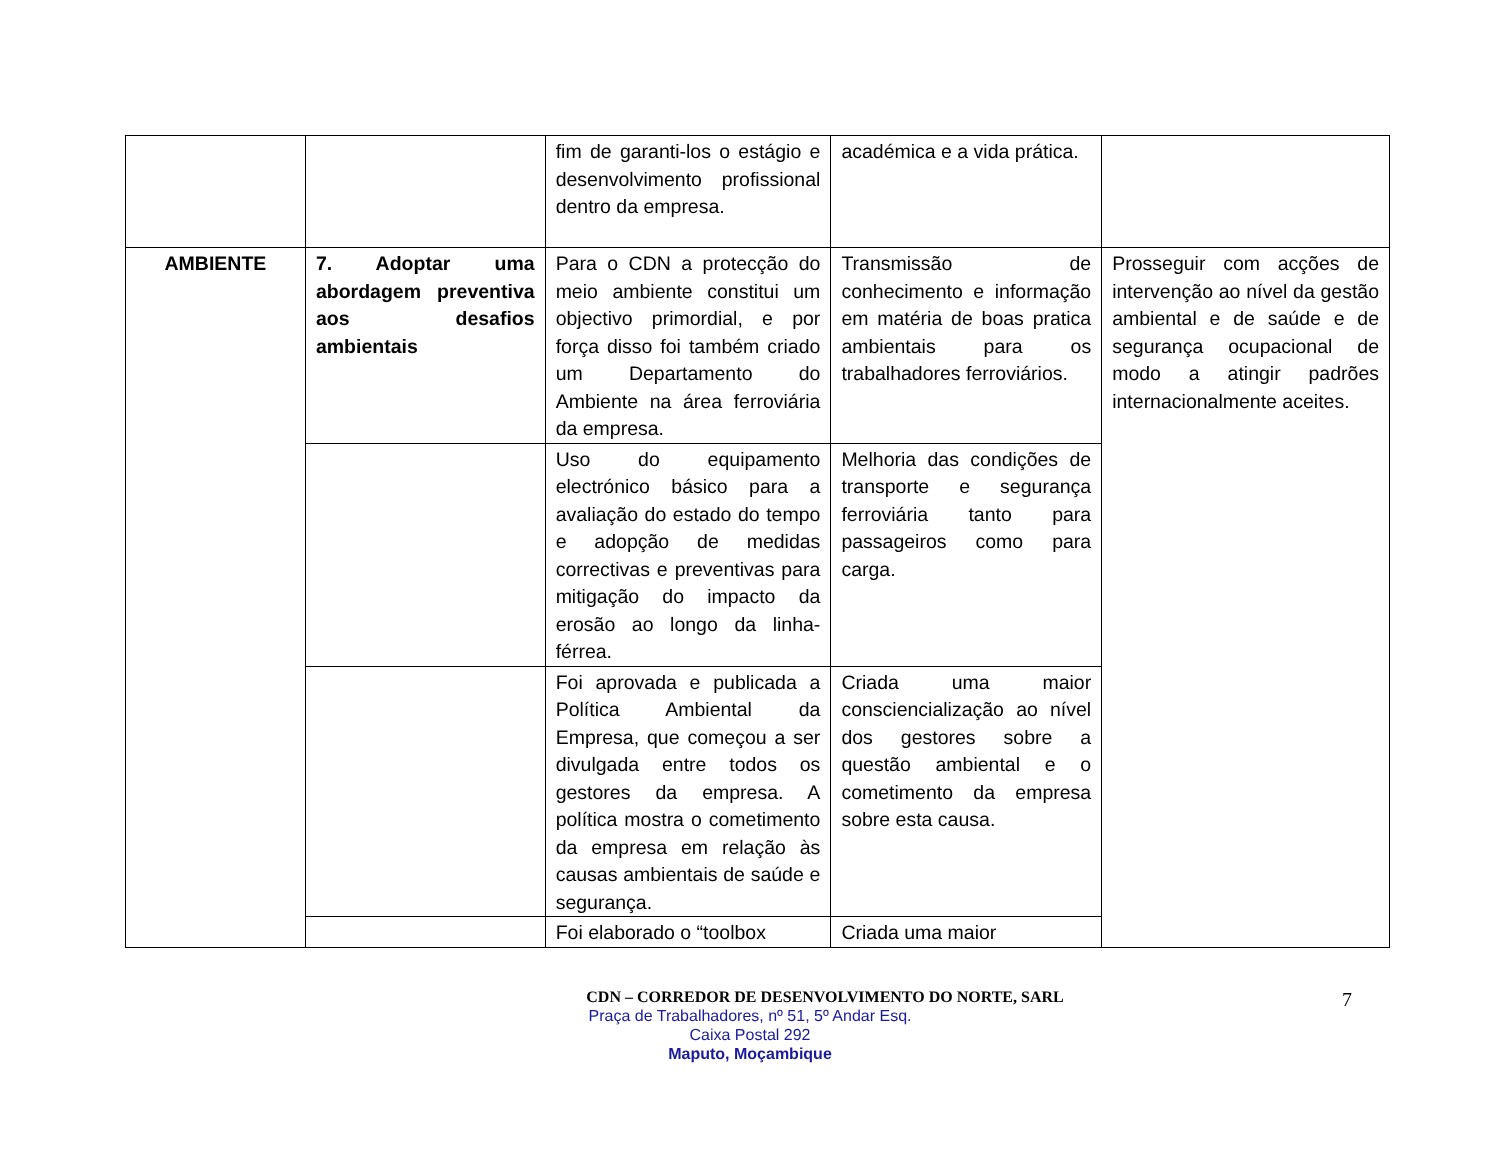| | | fim de garanti-los o estágio e desenvolvimento profissional dentro da empresa. | académica e a vida prática. | |
| AMBIENTE | 7. Adoptar uma abordagem preventiva aos desafios ambientais | Para o CDN a protecção do meio ambiente constitui um objectivo primordial, e por força disso foi também criado um Departamento do Ambiente na área ferroviária da empresa. | Transmissão de conhecimento e informação em matéria de boas pratica ambientais para os trabalhadores ferroviários. | Prosseguir com acções de intervenção ao nível da gestão ambiental e de saúde e de segurança ocupacional de modo a atingir padrões internacionalmente aceites. |
| | | Uso do equipamento electrónico básico para a avaliação do estado do tempo e adopção de medidas correctivas e preventivas para mitigação do impacto da erosão ao longo da linha-férrea. | Melhoria das condições de transporte e segurança ferroviária tanto para passageiros como para carga. | |
| | | Foi aprovada e publicada a Política Ambiental da Empresa, que começou a ser divulgada entre todos os gestores da empresa. A política mostra o cometimento da empresa em relação às causas ambientais de saúde e segurança. | Criada uma maior consciencialização ao nível dos gestores sobre a questão ambiental e o cometimento da empresa sobre esta causa. | |
| | | Foi elaborado o “toolbox | Criada uma maior | |
CDN – CORREDOR DE DESENVOLVIMENTO DO NORTE, SARL
Praça de Trabalhadores, nº 51, 5º Andar Esq.
Caixa Postal 292
Maputo, Moçambique
7